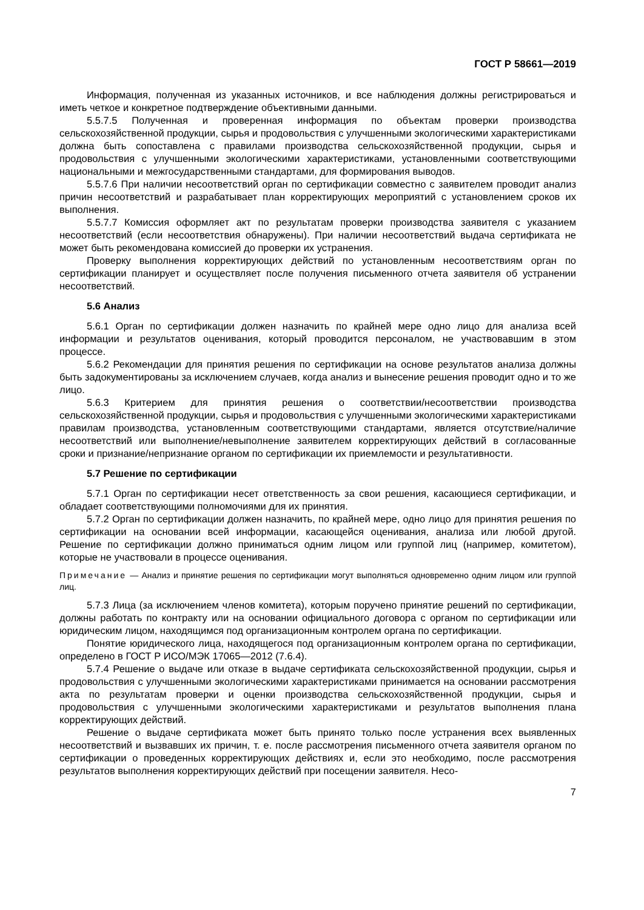ГОСТ Р 58661—2019
Информация, полученная из указанных источников, и все наблюдения должны регистрироваться и иметь четкое и конкретное подтверждение объективными данными.
5.5.7.5 Полученная и проверенная информация по объектам проверки производства сельскохозяйственной продукции, сырья и продовольствия с улучшенными экологическими характеристиками должна быть сопоставлена с правилами производства сельскохозяйственной продукции, сырья и продовольствия с улучшенными экологическими характеристиками, установленными соответствующими национальными и межгосударственными стандартами, для формирования выводов.
5.5.7.6 При наличии несоответствий орган по сертификации совместно с заявителем проводит анализ причин несоответствий и разрабатывает план корректирующих мероприятий с установлением сроков их выполнения.
5.5.7.7 Комиссия оформляет акт по результатам проверки производства заявителя с указанием несоответствий (если несоответствия обнаружены). При наличии несоответствий выдача сертификата не может быть рекомендована комиссией до проверки их устранения.
Проверку выполнения корректирующих действий по установленным несоответствиям орган по сертификации планирует и осуществляет после получения письменного отчета заявителя об устранении несоответствий.
5.6 Анализ
5.6.1 Орган по сертификации должен назначить по крайней мере одно лицо для анализа всей информации и результатов оценивания, который проводится персоналом, не участвовавшим в этом процессе.
5.6.2 Рекомендации для принятия решения по сертификации на основе результатов анализа должны быть задокументированы за исключением случаев, когда анализ и вынесение решения проводит одно и то же лицо.
5.6.3 Критерием для принятия решения о соответствии/несоответствии производства сельскохозяйственной продукции, сырья и продовольствия с улучшенными экологическими характеристиками правилам производства, установленным соответствующими стандартами, является отсутствие/наличие несоответствий или выполнение/невыполнение заявителем корректирующих действий в согласованные сроки и признание/непризнание органом по сертификации их приемлемости и результативности.
5.7 Решение по сертификации
5.7.1 Орган по сертификации несет ответственность за свои решения, касающиеся сертификации, и обладает соответствующими полномочиями для их принятия.
5.7.2 Орган по сертификации должен назначить, по крайней мере, одно лицо для принятия решения по сертификации на основании всей информации, касающейся оценивания, анализа или любой другой. Решение по сертификации должно приниматься одним лицом или группой лиц (например, комитетом), которые не участвовали в процессе оценивания.
Примечание — Анализ и принятие решения по сертификации могут выполняться одновременно одним лицом или группой лиц.
5.7.3 Лица (за исключением членов комитета), которым поручено принятие решений по сертификации, должны работать по контракту или на основании официального договора с органом по сертификации или юридическим лицом, находящимся под организационным контролем органа по сертификации.
Понятие юридического лица, находящегося под организационным контролем органа по сертификации, определено в ГОСТ Р ИСО/МЭК 17065—2012 (7.6.4).
5.7.4 Решение о выдаче или отказе в выдаче сертификата сельскохозяйственной продукции, сырья и продовольствия с улучшенными экологическими характеристиками принимается на основании рассмотрения акта по результатам проверки и оценки производства сельскохозяйственной продукции, сырья и продовольствия с улучшенными экологическими характеристиками и результатов выполнения плана корректирующих действий.
Решение о выдаче сертификата может быть принято только после устранения всех выявленных несоответствий и вызвавших их причин, т. е. после рассмотрения письменного отчета заявителя органом по сертификации о проведенных корректирующих действиях и, если это необходимо, после рассмотрения результатов выполнения корректирующих действий при посещении заявителя. Несо-
7